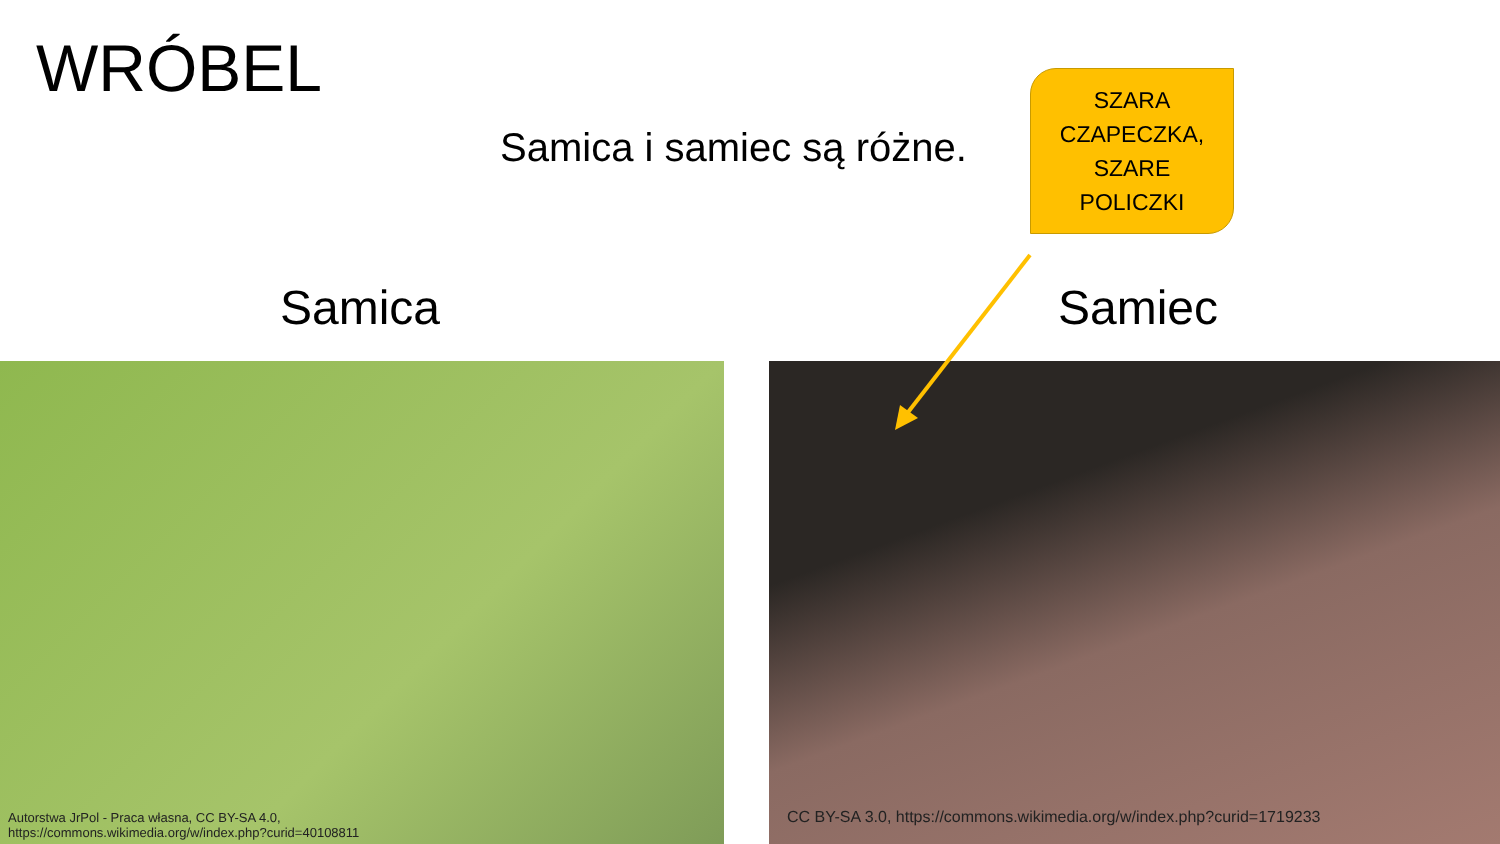WRÓBEL
Samica i samiec są różne.
SZARA
CZAPECZKA,
SZARE
POLICZKI
Samica Samiec
Autorstwa JrPol - Praca własna, CC BY-SA 4.0,
https://commons.wikimedia.org/w/index.php?curid=40108811
CC BY-SA 3.0, https://commons.wikimedia.org/w/index.php?curid=1719233